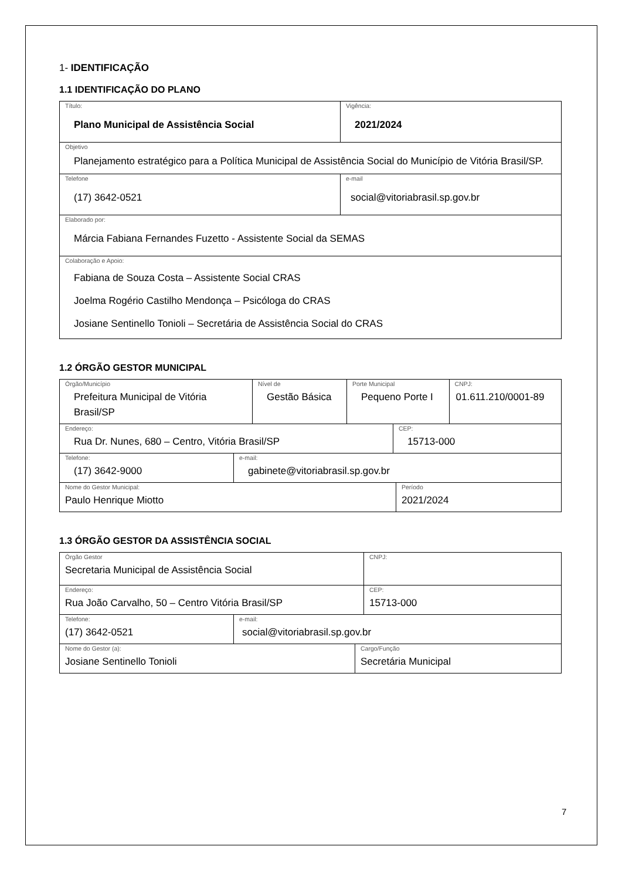1- IDENTIFICAÇÃO
1.1 IDENTIFICAÇÃO DO PLANO
| Título: Plano Municipal de Assistência Social | Vigência: 2021/2024 |
| Objetivo Planejamento estratégico para a Política Municipal de Assistência Social do Município de Vitória Brasil/SP. | |
| Telefone (17) 3642-0521 | e-mail social@vitoriabrasil.sp.gov.br |
| Elaborado por: Márcia Fabiana Fernandes Fuzetto - Assistente Social da SEMAS | |
| Colaboração e Apoio: Fabiana de Souza Costa – Assistente Social CRAS Joelma Rogério Castilho Mendonça – Psicóloga do CRAS Josiane Sentinello Tonioli – Secretária de Assistência Social do CRAS | |
1.2 ÓRGÃO GESTOR MUNICIPAL
| Órgão/Município Prefeitura Municipal de Vitória Brasil/SP | Nível de Gestão Básica | Porte Municipal Pequeno Porte I | CNPJ: 01.611.210/0001-89 |
| Endereço: Rua Dr. Nunes, 680 – Centro, Vitória Brasil/SP | CEP: 15713-000 |
| Telefone: (17) 3642-9000 | e-mail: gabinete@vitoriabrasil.sp.gov.br |
| Nome do Gestor Municipal: Paulo Henrique Miotto | Período 2021/2024 |
1.3 ÓRGÃO GESTOR DA ASSISTÊNCIA SOCIAL
| Órgão Gestor Secretaria Municipal de Assistência Social | CNPJ: |
| Endereço: Rua João Carvalho, 50 – Centro Vitória Brasil/SP | CEP: 15713-000 |
| Telefone: (17) 3642-0521 | e-mail: social@vitoriabrasil.sp.gov.br |
| Nome do Gestor (a): Josiane Sentinello Tonioli | Cargo/Função Secretária Municipal |
7